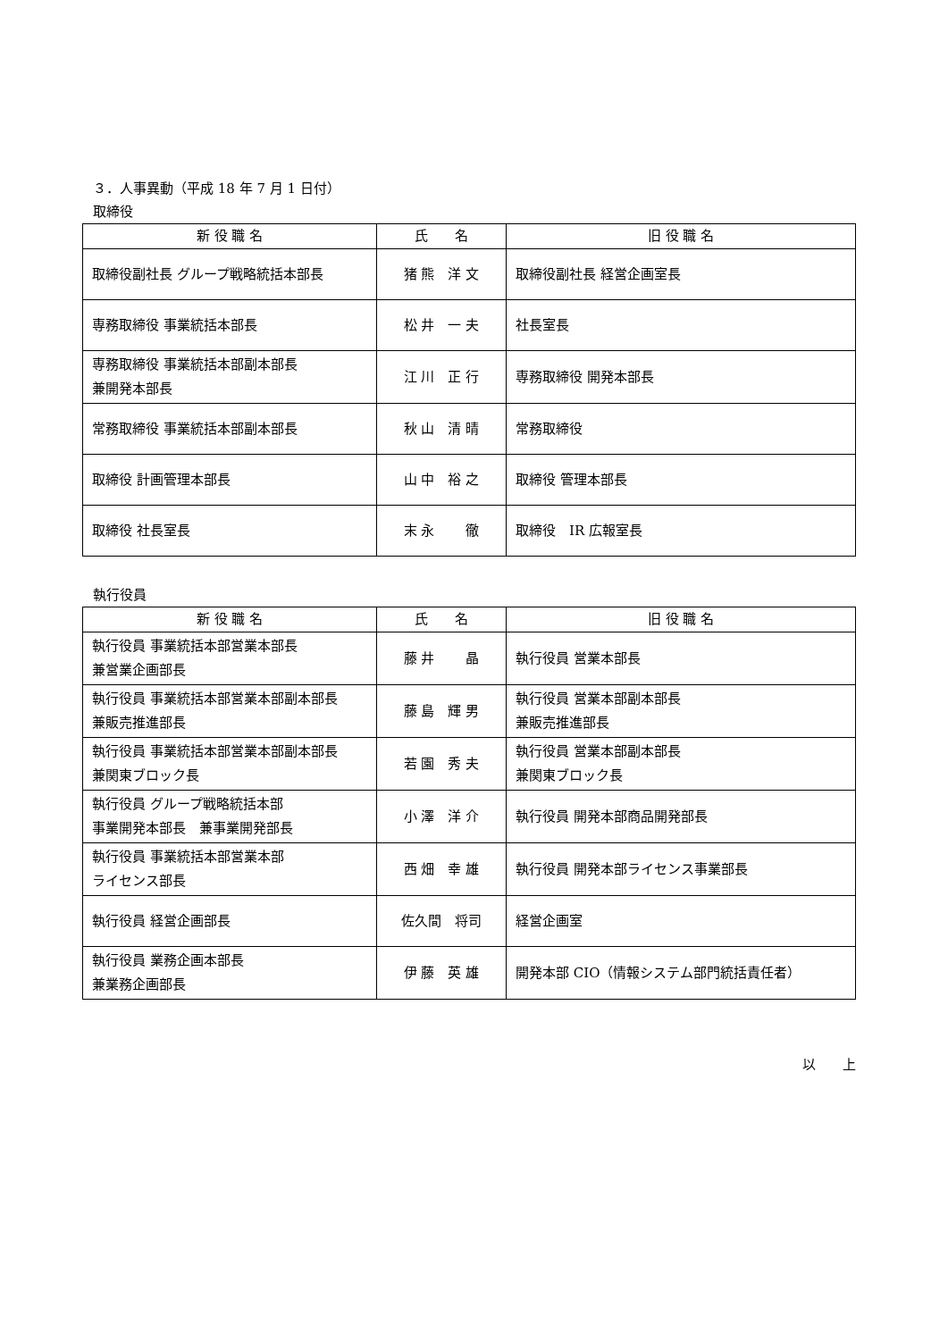３．人事異動（平成 18 年 7 月 1 日付）
取締役
| 新 役 職 名 | 氏 名 | 旧 役 職 名 |
| --- | --- | --- |
| 取締役副社長 グループ戦略統括本部長 | 猪 熊 洋 文 | 取締役副社長 経営企画室長 |
| 専務取締役 事業統括本部長 | 松 井 一 夫 | 社長室長 |
| 専務取締役 事業統括本部副本部長 兼開発本部長 | 江 川 正 行 | 専務取締役 開発本部長 |
| 常務取締役 事業統括本部副本部長 | 秋 山 清 晴 | 常務取締役 |
| 取締役 計画管理本部長 | 山 中 裕 之 | 取締役 管理本部長 |
| 取締役 社長室長 | 末 永 徹 | 取締役 IR 広報室長 |
執行役員
| 新 役 職 名 | 氏 名 | 旧 役 職 名 |
| --- | --- | --- |
| 執行役員 事業統括本部営業本部長 兼営業企画部長 | 藤 井 晶 | 執行役員 営業本部長 |
| 執行役員 事業統括本部営業本部副本部長 兼販売推進部長 | 藤 島 輝 男 | 執行役員 営業本部副本部長 兼販売推進部長 |
| 執行役員 事業統括本部営業本部副本部長 兼関東ブロック長 | 若 園 秀 夫 | 執行役員 営業本部副本部長 兼関東ブロック長 |
| 執行役員 グループ戦略統括本部 事業開発本部長 兼事業開発部長 | 小 澤 洋 介 | 執行役員 開発本部商品開発部長 |
| 執行役員 事業統括本部営業本部 ライセンス部長 | 西 畑 幸 雄 | 執行役員 開発本部ライセンス事業部長 |
| 執行役員 経営企画部長 | 佐久間 将司 | 経営企画室 |
| 執行役員 業務企画本部長 兼業務企画部長 | 伊 藤 英 雄 | 開発本部 CIO（情報システム部門統括責任者） |
以　　上